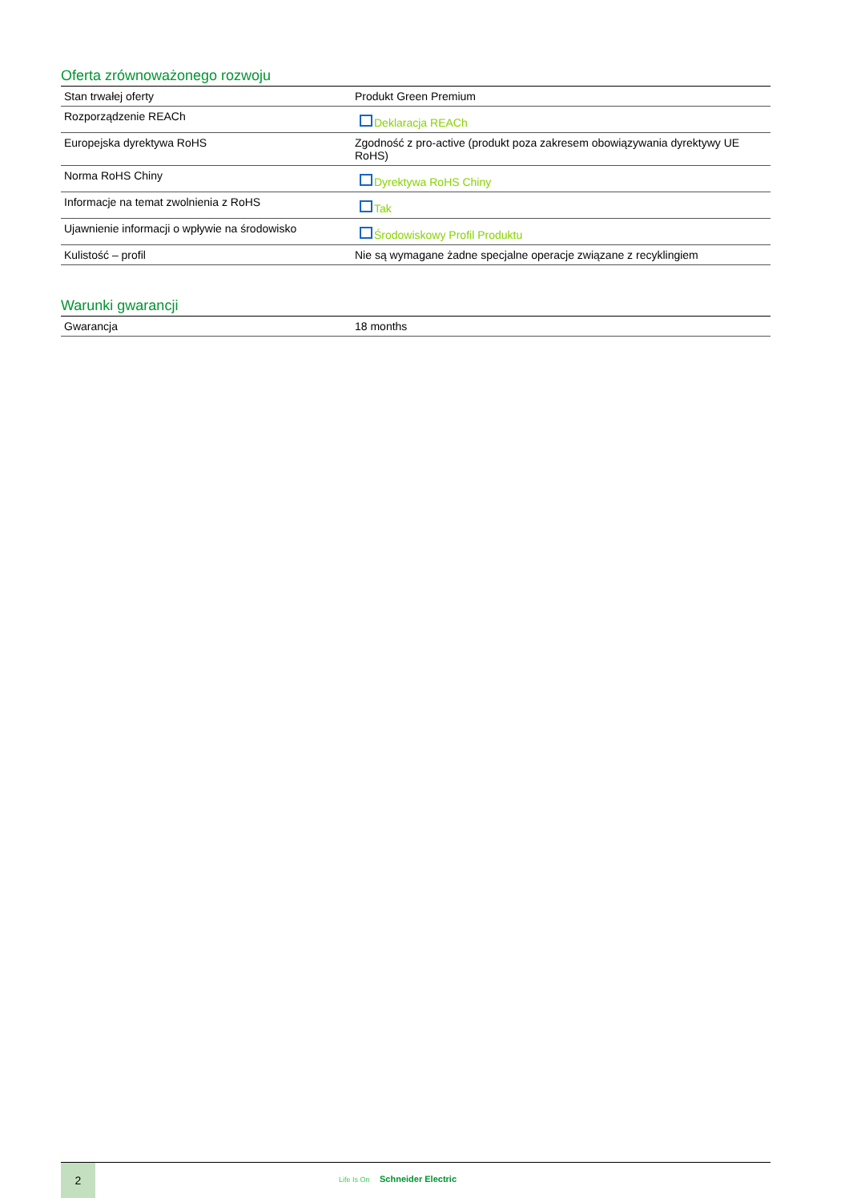Oferta zrównoważonego rozwoju
| Stan trwałej oferty | Produkt Green Premium |
| Rozporządzenie REACh | Deklaracja REACh |
| Europejska dyrektywa RoHS | Zgodność z pro-active (produkt poza zakresem obowiązywania dyrektywy UE RoHS) |
| Norma RoHS Chiny | Dyrektywa RoHS Chiny |
| Informacje na temat zwolnienia z RoHS | Tak |
| Ujawnienie informacji o wpływie na środowisko | Środowiskowy Profil Produktu |
| Kulistość – profil | Nie są wymagane żadne specjalne operacje związane z recyklingiem |
Warunki gwarancji
| Gwarancja | 18 months |
2
Life Is On Schneider Electric